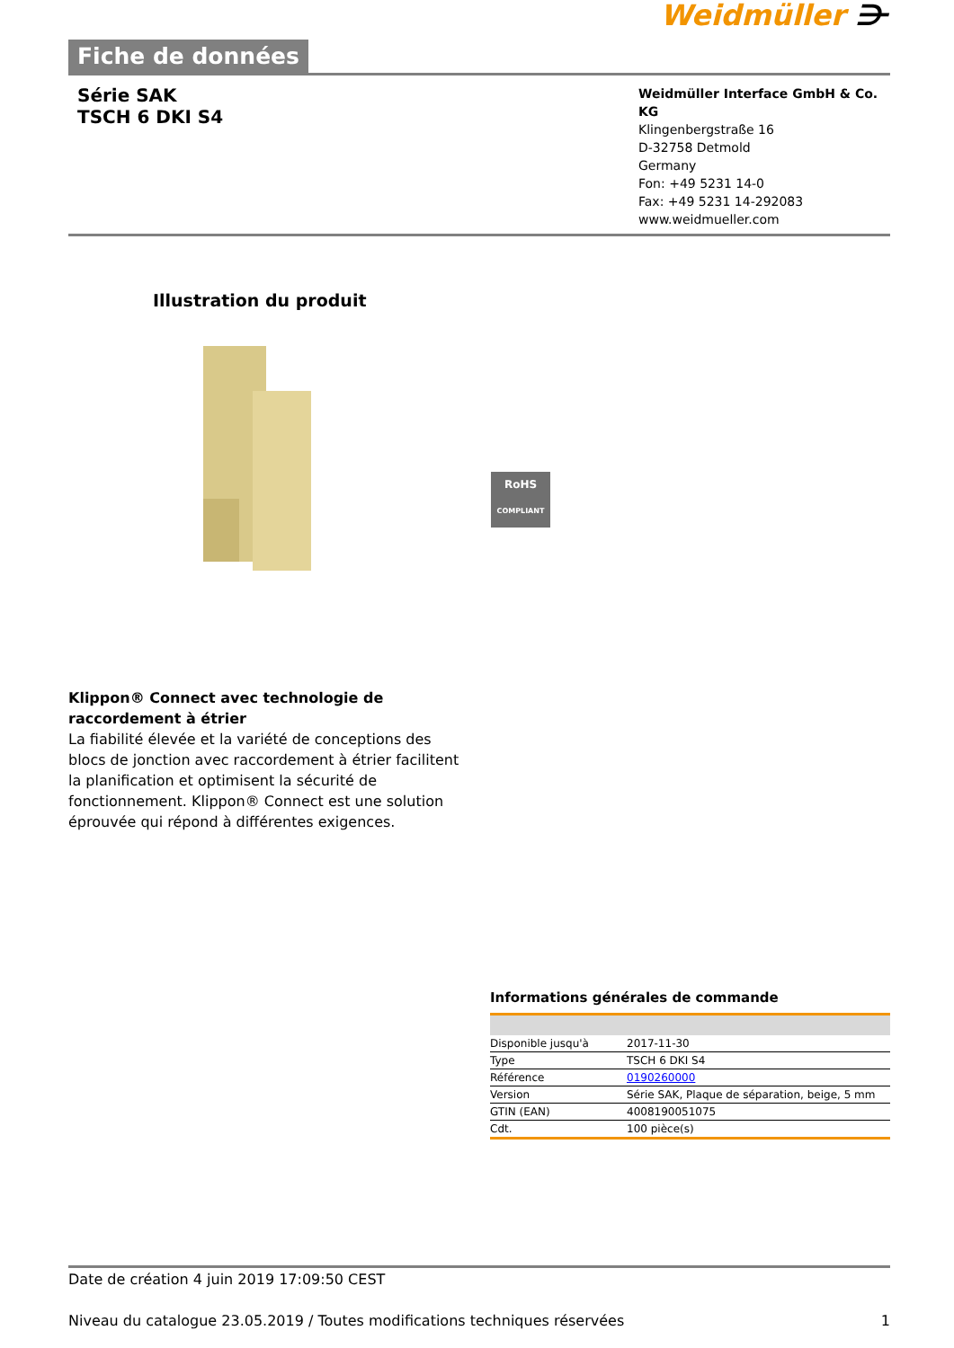Weidmüller ⋺
Fiche de données
Série SAK
TSCH 6 DKI S4
Weidmüller Interface GmbH & Co. KG
Klingenbergstraße 16
D-32758 Detmold
Germany
Fon: +49 5231 14-0
Fax: +49 5231 14-292083
www.weidmueller.com
Illustration du produit
RoHS
COMPLIANT
Klippon® Connect avec technologie de raccordement à étrier
La fiabilité élevée et la variété de conceptions des blocs de jonction avec raccordement à étrier facilitent la planification et optimisent la sécurité de fonctionnement. Klippon® Connect est une solution éprouvée qui répond à différentes exigences.
Informations générales de commande
| Disponible jusqu'à | 2017-11-30 |
| Type | TSCH 6 DKI S4 |
| Référence | 0190260000 |
| Version | Série SAK, Plaque de séparation, beige, 5 mm |
| GTIN (EAN) | 4008190051075 |
| Cdt. | 100 pièce(s) |
Date de création 4 juin 2019 17:09:50 CEST
Niveau du catalogue 23.05.2019 / Toutes modifications techniques réservées 1